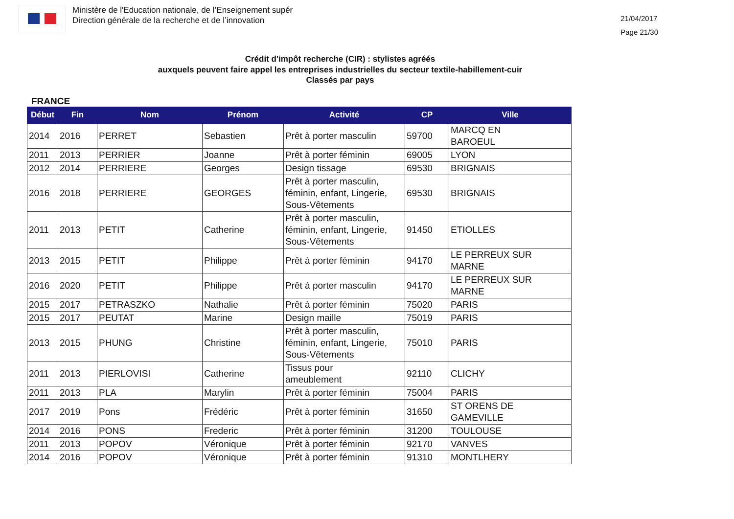Ministère de l'Education nationale, de l’Enseignement supér
Direction générale de la recherche et de l’innovation
21/04/2017
Page 21/30
Crédit d'impôt recherche (CIR) : stylistes agréés
auxquels peuvent faire appel les entreprises industrielles du secteur textile-habillement-cuir
Classés par pays
FRANCE
| Début | Fin | Nom | Prénom | Activité | CP | Ville |
| --- | --- | --- | --- | --- | --- | --- |
| 2014 | 2016 | PERRET | Sebastien | Prêt à porter masculin | 59700 | MARCQ EN BAROEUL |
| 2011 | 2013 | PERRIER | Joanne | Prêt à porter féminin | 69005 | LYON |
| 2012 | 2014 | PERRIERE | Georges | Design tissage | 69530 | BRIGNAIS |
| 2016 | 2018 | PERRIERE | GEORGES | Prêt à porter masculin, féminin, enfant, Lingerie, Sous-Vêtements | 69530 | BRIGNAIS |
| 2011 | 2013 | PETIT | Catherine | Prêt à porter masculin, féminin, enfant, Lingerie, Sous-Vêtements | 91450 | ETIOLLES |
| 2013 | 2015 | PETIT | Philippe | Prêt à porter féminin | 94170 | LE PERREUX SUR MARNE |
| 2016 | 2020 | PETIT | Philippe | Prêt à porter masculin | 94170 | LE PERREUX SUR MARNE |
| 2015 | 2017 | PETRASZKO | Nathalie | Prêt à porter féminin | 75020 | PARIS |
| 2015 | 2017 | PEUTAT | Marine | Design maille | 75019 | PARIS |
| 2013 | 2015 | PHUNG | Christine | Prêt à porter masculin, féminin, enfant, Lingerie, Sous-Vêtements | 75010 | PARIS |
| 2011 | 2013 | PIERLOVISI | Catherine | Tissus pour ameublement | 92110 | CLICHY |
| 2011 | 2013 | PLA | Marylin | Prêt à porter féminin | 75004 | PARIS |
| 2017 | 2019 | Pons | Frédéric | Prêt à porter féminin | 31650 | ST ORENS DE GAMEVILLE |
| 2014 | 2016 | PONS | Frederic | Prêt à porter féminin | 31200 | TOULOUSE |
| 2011 | 2013 | POPOV | Véronique | Prêt à porter féminin | 92170 | VANVES |
| 2014 | 2016 | POPOV | Véronique | Prêt à porter féminin | 91310 | MONTLHERY |